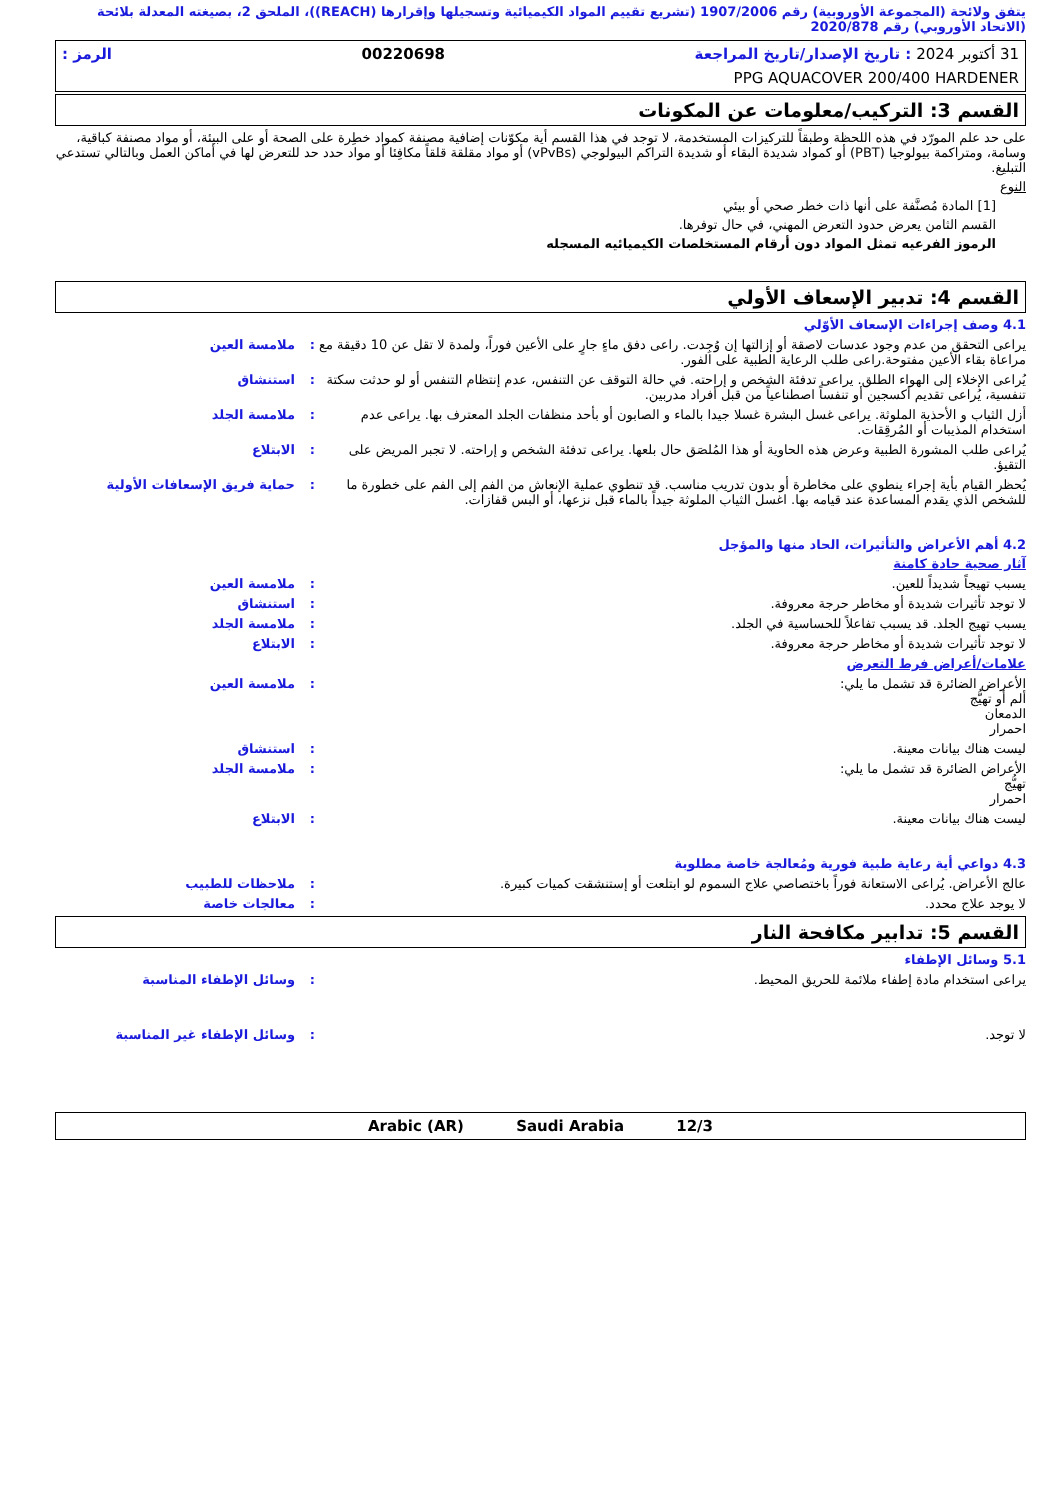يتفق ولائحة (المجموعة الأوروبية) رقم 1907/2006 (تشريع تقييم المواد الكيميائية وتسجيلها وإقرارها (REACH))، الملحق 2، بصيغته المعدلة بلائحة (الاتحاد الأوروبي) رقم 2020/878
31 أكتوبر 2024 : تاريخ الإصدار/تاريخ المراجعة 00220698 الرمز :
PPG AQUACOVER 200/400 HARDENER
القسم 3: التركيب/معلومات عن المكونات
على حد علم المورّد في هذه اللحظة وطبقاً للتركيزات المستخدمة، لا توجد في هذا القسم أية مكوّنات إضافية مصنفة كمواد خطِرة على الصحة أو على البيئة، أو مواد مصنفة كباقية، وسامة، ومتراكمة بيولوجيا (PBT) أو كمواد شديدة البقاء أو شديدة التراكم البيولوجي (vPvBs) أو مواد مقلقة قلقاً مكافِئا أو مواد حدد حد للتعرض لها في أماكن العمل وبالتالي تستدعي التبليغ.
النوع
[1] المادة مُصنَّفة على أنها ذات خطر صحي أو بيئي
القسم الثامن يعرض حدود التعرض المهني، في حال توفرها.
الرموز الفرعيه تمثل المواد دون أرقام المستخلصات الكيميائيه المسجله
القسم 4: تدبير الإسعاف الأولي
4.1 وصف إجراءات الإسعاف الأوّلي
يراعى التحقق من عدم وجود عدسات لاصقة أو إزالتها إن وُجِدت. راعى دفق ماءٍ جارٍ على الأعين فوراً، ولمدة لا تقل عن 10 دقيقة مع مراعاة بقاء الأعين مفتوحة.راعى طلب الرعاية الطبية على الفور.
: ملامسة العين
يُراعى الإخلاء إلى الهواء الطلق. يراعى تدفئة الشخص و إراحته. في حالة التوقف عن التنفس، عدم إنتظام التنفس أو لو حدثت سكتة تنفسية، يُراعى تقديم أكسجين أو تنفساً اصطناعياً من قبل أفراد مدربين.
: استنشاق
أزل الثياب و الأحذية الملوثة. يراعى غسل البشرة غسلا جيدا بالماء و الصابون أو بأحد منظفات الجلد المعترف بها. يراعى عدم استخدام المذيبات أو المُرقِقات.
: ملامسة الجلد
يُراعى طلب المشورة الطبية وعرض هذه الحاوية أو هذا المُلصَق حال بلعها. يراعى تدفئة الشخص و إراحته. لا تجبر المريض على التقيؤ.
: الابتلاع
يُحظر القيام بأية إجراء ينطوي على مخاطرة أو بدون تدريب مناسب. قد تنطوي عملية الإنعاش من الفم إلى الفم على خطورة ما للشخص الذي يقدم المساعدة عند قيامه بها. اغسل الثياب الملوثة جيداً بالماء قبل نزعها، أو البس قفازات.
: حماية فريق الإسعافات الأولية
4.2 أهم الأعراض والتأثيرات، الحاد منها والمؤجل
آثار صحية حادة كامنة
يسبب تهيجاً شديداً للعين. : ملامسة العين
لا توجد تأثيرات شديدة أو مخاطر حرجة معروفة.
: استنشاق
يسبب تهيج الجلد. قد يسبب تفاعلاً للحساسية في الجلد.
: ملامسة الجلد
لا توجد تأثيرات شديدة أو مخاطر حرجة معروفة.
: الابتلاع
علامات/أعراض فرط التعرض
الأعراض الضائرة قد تشمل ما يلي:
ألم أو تهيُّج
الدمعان
احمرار
: ملامسة العين
ليست هناك بيانات معينة. : استنشاق
الأعراض الضائرة قد تشمل ما يلي:
تهيُّج
احمرار
: ملامسة الجلد
ليست هناك بيانات معينة. : الابتلاع
4.3 دواعي أية رعاية طبية فورية ومُعالجة خاصة مطلوبة
عالج الأعراض. يُراعى الاستعانة فوراً باختصاصي علاج السموم لو ابتلعت أو إستنشقت كميات كبيرة.
: ملاحظات للطبيب
لا يوجد علاج محدد. : معالجات خاصة
القسم 5: تدابير مكافحة النار
5.1 وسائل الإطفاء
يراعى استخدام مادة إطفاء ملائمة للحريق المحيط.
: وسائل الإطفاء المناسبة
لا توجد. : وسائل الإطفاء غير المناسبة
Arabic (AR) Saudi Arabia 12/3